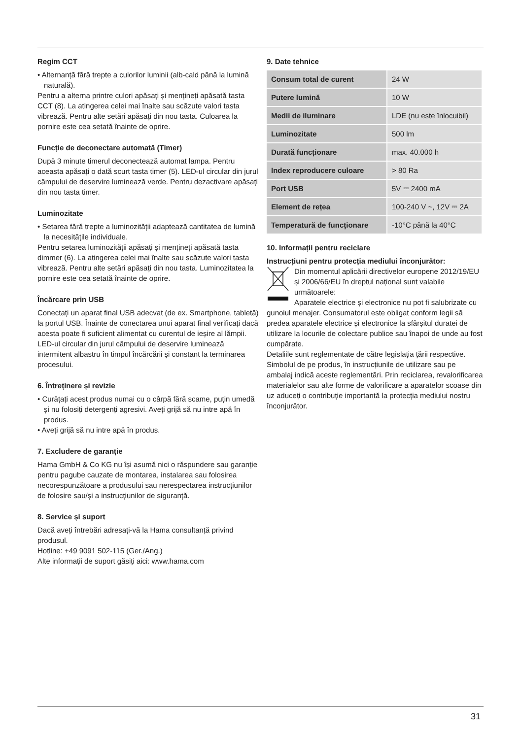Regim CCT
• Alternanță fără trepte a culorilor luminii (alb-cald până la lumină naturală).
Pentru a alterna printre culori apăsați și mențineți apăsată tasta CCT (8). La atingerea celei mai înalte sau scăzute valori tasta vibrează. Pentru alte setări apăsați din nou tasta. Culoarea la pornire este cea setată înainte de oprire.
Funcție de deconectare automată (Timer)
După 3 minute timerul deconectează automat lampa. Pentru aceasta apăsați o dată scurt tasta timer (5). LED-ul circular din jurul câmpului de deservire luminează verde. Pentru dezactivare apăsați din nou tasta timer.
Luminozitate
• Setarea fără trepte a luminozității adaptează cantitatea de lumină la necesitățile individuale.
Pentru setarea luminozității apăsați și mențineți apăsată tasta dimmer (6). La atingerea celei mai înalte sau scăzute valori tasta vibrează. Pentru alte setări apăsați din nou tasta. Luminozitatea la pornire este cea setată înainte de oprire.
Încărcare prin USB
Conectați un aparat final USB adecvat (de ex. Smartphone, tabletă) la portul USB. Înainte de conectarea unui aparat final verificați dacă acesta poate fi suficient alimentat cu curentul de ieșire al lămpii.
LED-ul circular din jurul câmpului de deservire luminează intermitent albastru în timpul încărcării și constant la terminarea procesului.
6. Întreținere și revizie
• Curățați acest produs numai cu o cârpă fără scame, puțin umedă și nu folosiți detergenți agresivi. Aveți grijă să nu intre apă în produs.
• Aveți grijă să nu intre apă în produs.
7. Excludere de garanție
Hama GmbH & Co KG nu își asumă nici o răspundere sau garanție pentru pagube cauzate de montarea, instalarea sau folosirea necorespunzătoare a produsului sau nerespectarea instrucțiunilor de folosire sau/și a instrucțiunilor de siguranță.
8. Service și suport
Dacă aveți întrebări adresați-vă la Hama consultanță privind produsul.
Hotline: +49 9091 502-115 (Ger./Ang.)
Alte informații de suport găsiți aici: www.hama.com
9. Date tehnice
| Consum total de curent | 24 W |
| Putere lumină | 10 W |
| Medii de iluminare | LDE (nu este înlocuibil) |
| Luminozitate | 500 lm |
| Durată funcționare | max. 40.000 h |
| Index reproducere culoare | > 80 Ra |
| Port USB | 5V ⎓ 2400 mA |
| Element de rețea | 100-240 V ~, 12V ⎓ 2A |
| Temperatură de funcționare | -10°C până la 40°C |
10. Informații pentru reciclare
Instrucțiuni pentru protecția mediului înconjurător:
Din momentul aplicării directivelor europene 2012/19/EU și 2006/66/EU în dreptul național sunt valabile următoarele:
Aparatele electrice și electronice nu pot fi salubrizate cu gunoiul menajer. Consumatorul este obligat conform legii să predea aparatele electrice și electronice la sfârșitul duratei de utilizare la locurile de colectare publice sau înapoi de unde au fost cumpărate.
Detaliile sunt reglementate de către legislația țării respective. Simbolul de pe produs, în instrucțiunile de utilizare sau pe ambalaj indică aceste reglementări. Prin reciclarea, revalorificarea materialelor sau alte forme de valorificare a aparatelor scoase din uz aduceți o contribuție importantă la protecția mediului nostru înconjurător.
31